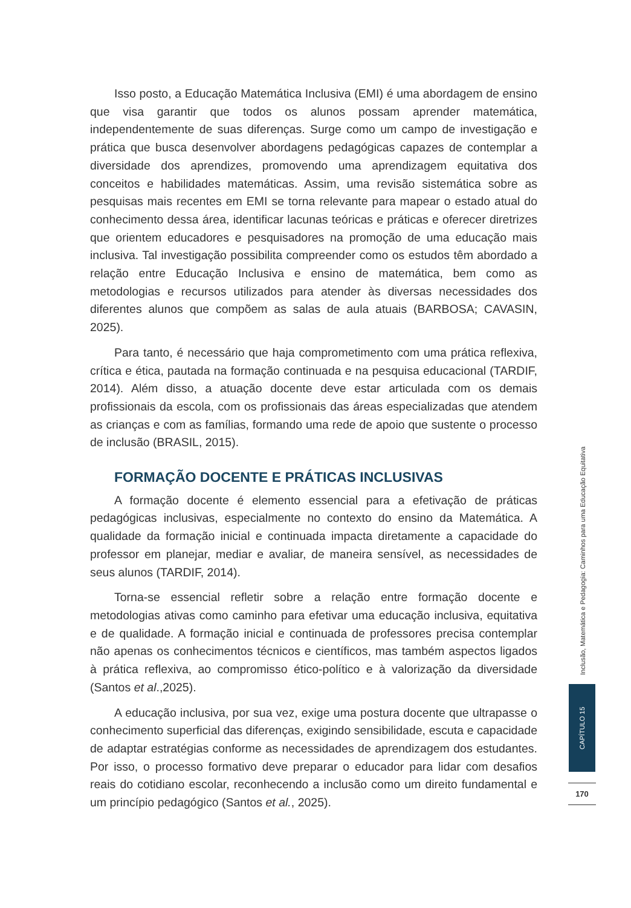Isso posto, a Educação Matemática Inclusiva (EMI) é uma abordagem de ensino que visa garantir que todos os alunos possam aprender matemática, independentemente de suas diferenças. Surge como um campo de investigação e prática que busca desenvolver abordagens pedagógicas capazes de contemplar a diversidade dos aprendizes, promovendo uma aprendizagem equitativa dos conceitos e habilidades matemáticas. Assim, uma revisão sistemática sobre as pesquisas mais recentes em EMI se torna relevante para mapear o estado atual do conhecimento dessa área, identificar lacunas teóricas e práticas e oferecer diretrizes que orientem educadores e pesquisadores na promoção de uma educação mais inclusiva. Tal investigação possibilita compreender como os estudos têm abordado a relação entre Educação Inclusiva e ensino de matemática, bem como as metodologias e recursos utilizados para atender às diversas necessidades dos diferentes alunos que compõem as salas de aula atuais (BARBOSA; CAVASIN, 2025).
Para tanto, é necessário que haja comprometimento com uma prática reflexiva, crítica e ética, pautada na formação continuada e na pesquisa educacional (TARDIF, 2014). Além disso, a atuação docente deve estar articulada com os demais profissionais da escola, com os profissionais das áreas especializadas que atendem as crianças e com as famílias, formando uma rede de apoio que sustente o processo de inclusão (BRASIL, 2015).
FORMAÇÃO DOCENTE E PRÁTICAS INCLUSIVAS
A formação docente é elemento essencial para a efetivação de práticas pedagógicas inclusivas, especialmente no contexto do ensino da Matemática. A qualidade da formação inicial e continuada impacta diretamente a capacidade do professor em planejar, mediar e avaliar, de maneira sensível, as necessidades de seus alunos (TARDIF, 2014).
Torna-se essencial refletir sobre a relação entre formação docente e metodologias ativas como caminho para efetivar uma educação inclusiva, equitativa e de qualidade. A formação inicial e continuada de professores precisa contemplar não apenas os conhecimentos técnicos e científicos, mas também aspectos ligados à prática reflexiva, ao compromisso ético-político e à valorização da diversidade (Santos et al.,2025).
A educação inclusiva, por sua vez, exige uma postura docente que ultrapasse o conhecimento superficial das diferenças, exigindo sensibilidade, escuta e capacidade de adaptar estratégias conforme as necessidades de aprendizagem dos estudantes. Por isso, o processo formativo deve preparar o educador para lidar com desafios reais do cotidiano escolar, reconhecendo a inclusão como um direito fundamental e um princípio pedagógico (Santos et al., 2025).
Inclusão, Matemática e Pedagogia: Caminhos para uma Educação Equitativa
CAPÍTULO 15
170